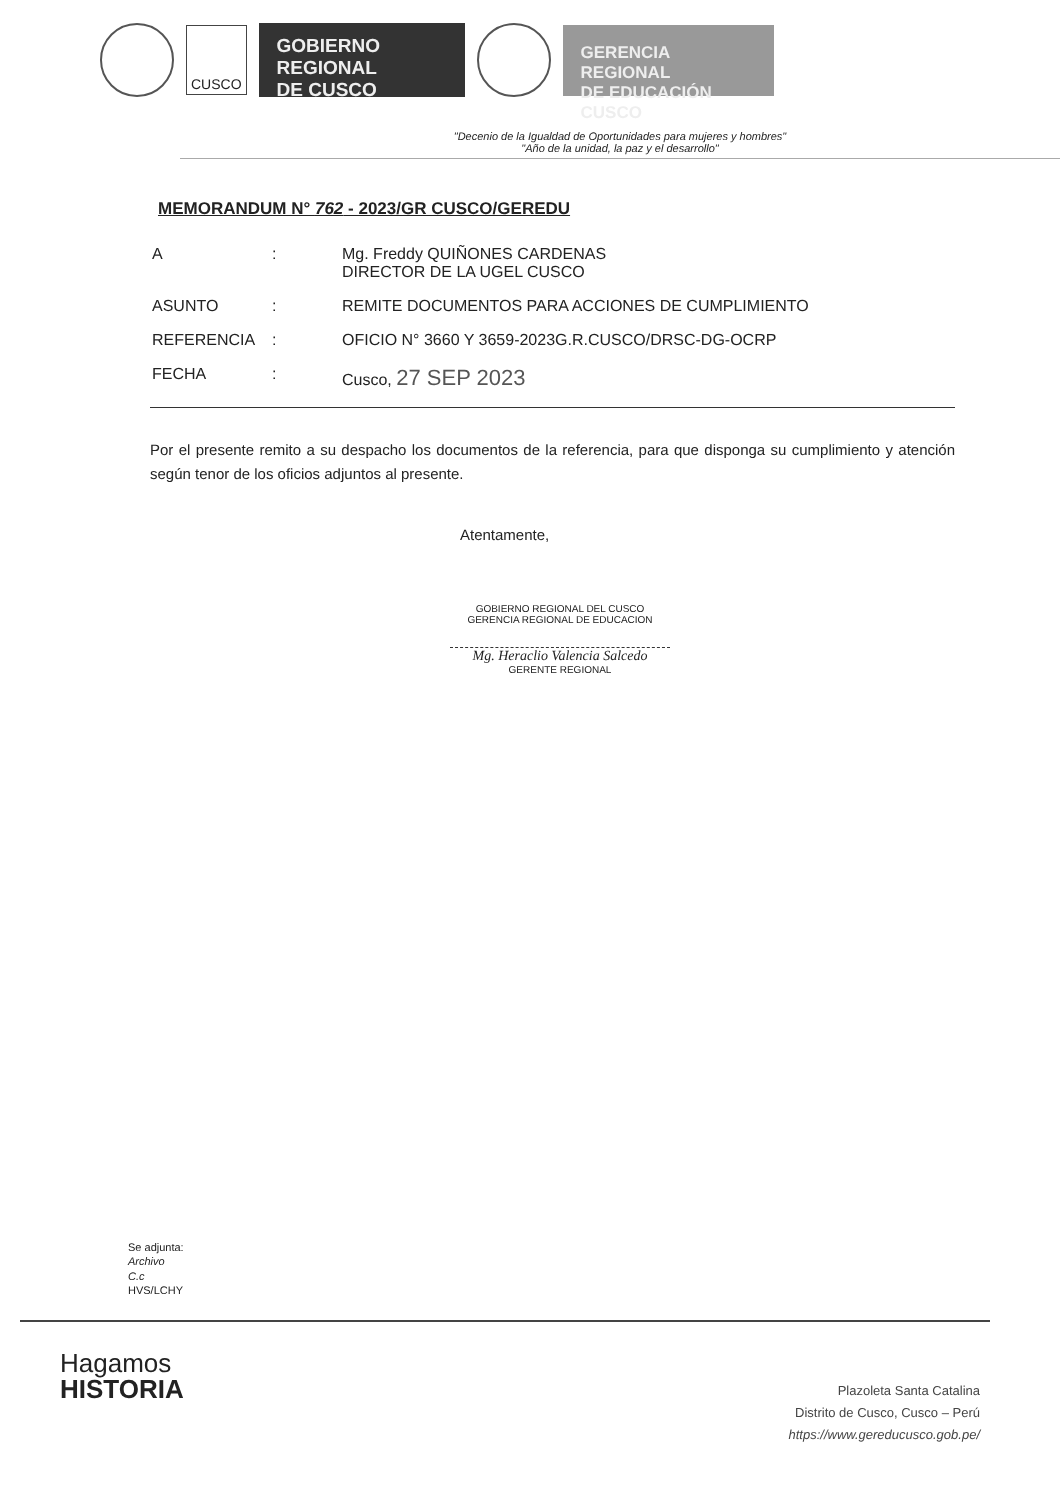CUSCO
GOBIERNO REGIONAL
DE CUSCO
GERENCIA REGIONAL
DE EDUCACIÓN CUSCO
"Decenio de la Igualdad de Oportunidades para mujeres y hombres"
"Año de la unidad, la paz y el desarrollo"
MEMORANDUM N° 762 - 2023/GR CUSCO/GEREDU
| A | : | Mg. Freddy QUIÑONES CARDENAS DIRECTOR DE LA UGEL CUSCO |
| ASUNTO | : | REMITE DOCUMENTOS PARA ACCIONES DE CUMPLIMIENTO |
| REFERENCIA | : | OFICIO N° 3660 Y 3659-2023G.R.CUSCO/DRSC-DG-OCRP |
| FECHA | : | Cusco, 27 SEP 2023 |
Por el presente remito a su despacho los documentos de la referencia, para que disponga su cumplimiento y atención según tenor de los oficios adjuntos al presente.
Atentamente,
GOBIERNO REGIONAL DEL CUSCO
GERENCIA REGIONAL DE EDUCACION
Mg. Heraclio Valencia Salcedo
GERENTE REGIONAL
Se adjunta:
Archivo
C.c
HVS/LCHY
Hagamos
HISTORIA
Plazoleta Santa Catalina
Distrito de Cusco, Cusco – Perú
https://www.gereducusco.gob.pe/